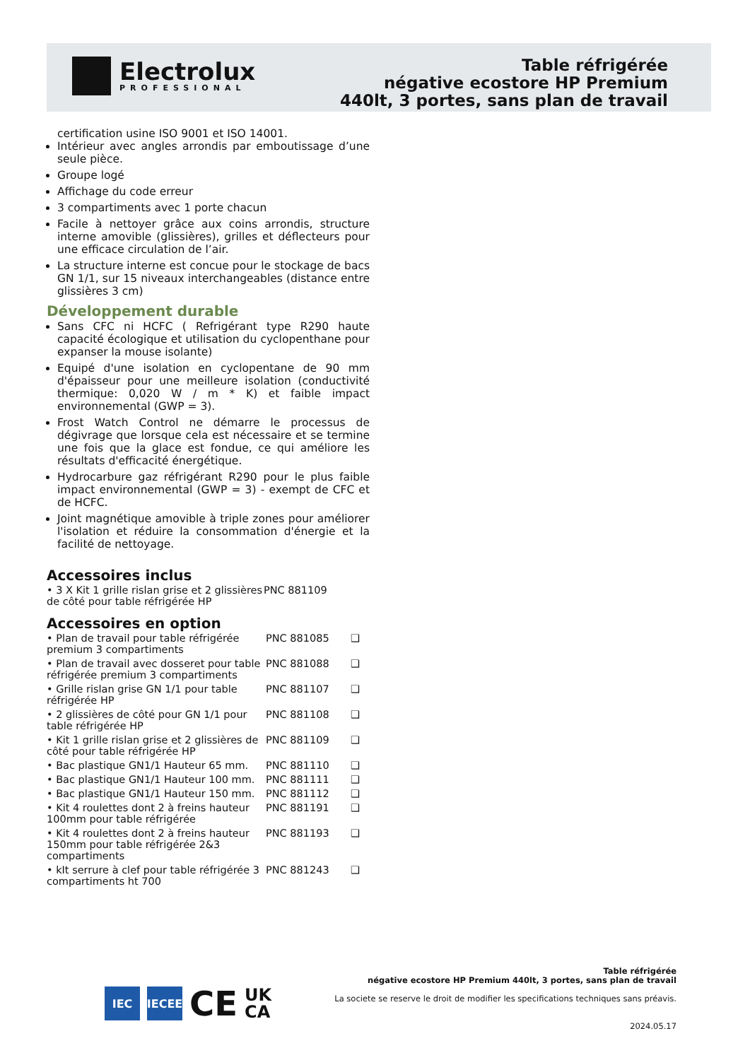Electrolux
PROFESSIONAL
Table réfrigérée
négative ecostore HP Premium
440lt, 3 portes, sans plan de travail
certification usine ISO 9001 et ISO 14001.
Intérieur avec angles arrondis par emboutissage d’une seule pièce.
Groupe logé
Affichage du code erreur
3 compartiments avec 1 porte chacun
Facile à nettoyer grâce aux coins arrondis, structure interne amovible (glissières), grilles et déflecteurs pour une efficace circulation de l’air.
La structure interne est concue pour le stockage de bacs GN 1/1, sur 15 niveaux interchangeables (distance entre glissières 3 cm)
Développement durable
Sans CFC ni HCFC ( Refrigérant type R290 haute capacité écologique et utilisation du cyclopenthane pour expanser la mouse isolante)
Equipé d'une isolation en cyclopentane de 90 mm d'épaisseur pour une meilleure isolation (conductivité thermique: 0,020 W / m * K) et faible impact environnemental (GWP = 3).
Frost Watch Control ne démarre le processus de dégivrage que lorsque cela est nécessaire et se termine une fois que la glace est fondue, ce qui améliore les résultats d'efficacité énergétique.
Hydrocarbure gaz réfrigérant R290 pour le plus faible impact environnemental (GWP = 3) - exempt de CFC et de HCFC.
Joint magnétique amovible à triple zones pour améliorer l'isolation et réduire la consommation d'énergie et la facilité de nettoyage.
Accessoires inclus
| • 3 X Kit 1 grille rislan grise et 2 glissières de côté pour table réfrigérée HP | PNC 881109 |
Accessoires en option
| • Plan de travail pour table réfrigérée premium 3 compartiments | PNC 881085 | ❑ |
| • Plan de travail avec dosseret pour table réfrigérée premium 3 compartiments | PNC 881088 | ❑ |
| • Grille rislan grise GN 1/1 pour table réfrigérée HP | PNC 881107 | ❑ |
| • 2 glissières de côté pour GN 1/1 pour table réfrigérée HP | PNC 881108 | ❑ |
| • Kit 1 grille rislan grise et 2 glissières de côté pour table réfrigérée HP | PNC 881109 | ❑ |
| • Bac plastique GN1/1 Hauteur 65 mm. | PNC 881110 | ❑ |
| • Bac plastique GN1/1 Hauteur 100 mm. | PNC 881111 | ❑ |
| • Bac plastique GN1/1 Hauteur 150 mm. | PNC 881112 | ❑ |
| • Kit 4 roulettes dont 2 à freins hauteur 100mm pour table réfrigérée | PNC 881191 | ❑ |
| • Kit 4 roulettes dont 2 à freins hauteur 150mm pour table réfrigérée 2&3 compartiments | PNC 881193 | ❑ |
| • kIt serrure à clef pour table réfrigérée 3 compartiments ht 700 | PNC 881243 | ❑ |
IEC IECEE
CE
UK
CA
Table réfrigérée
négative ecostore HP Premium 440lt, 3 portes, sans plan de travail
La societe se reserve le droit de modifier les specifications techniques sans préavis.
2024.05.17